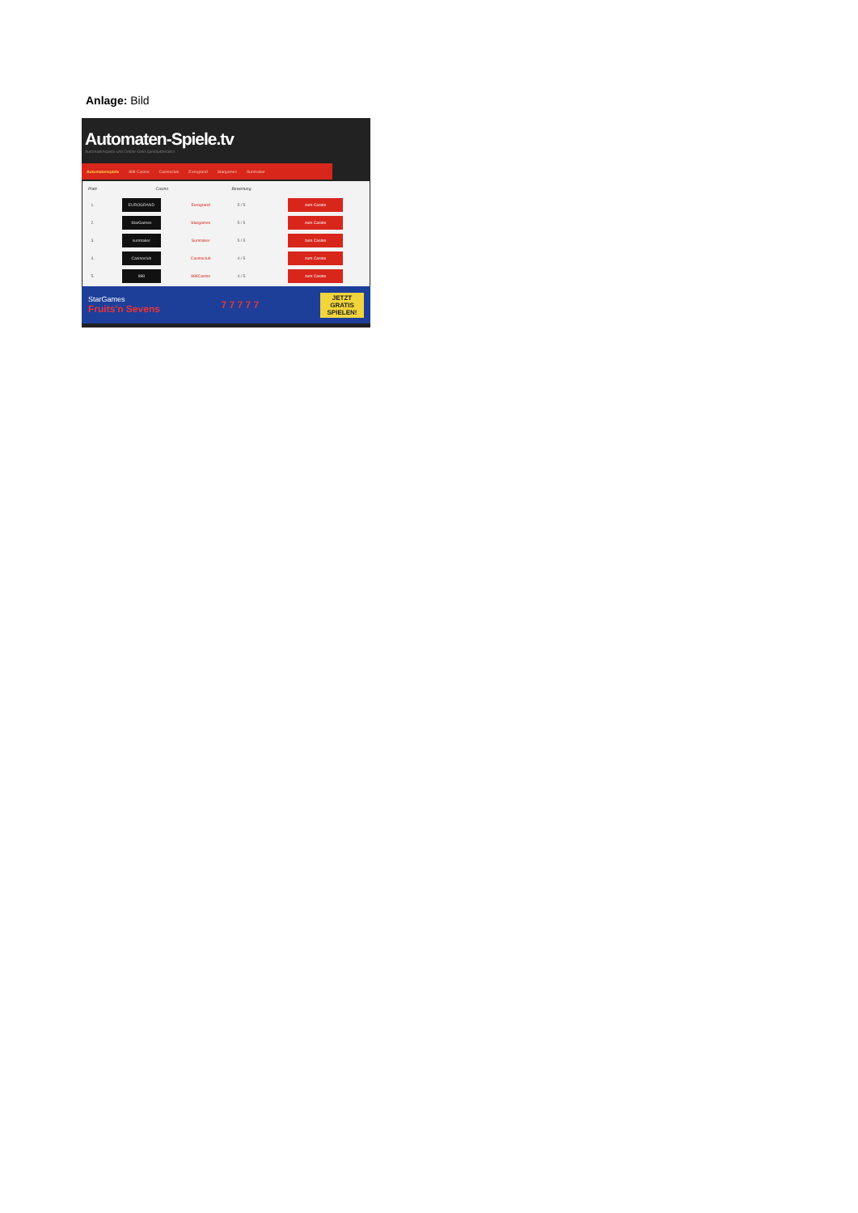Anlage: Bild
Automaten-Spiele.tv
Automatenspiele und Online Geld Spielautomaten
Automatenspiele 888 Casino Casinoclub Eurogrand Stargames Sunmaker
| Platz | Casino | | Bewertung | |
| --- | --- | --- | --- | --- |
| 1. | EUROGRAND | Eurogrand | 5 / 5 | zum Casino |
| 2. | StarGames | Stargames | 5 / 5 | zum Casino |
| 3. | sunmaker | Sunmaker | 5 / 5 | zum Casino |
| 4. | Casinoclub | Casinoclub | 4 / 5 | zum Casino |
| 5. | 888 | 888Casino | 4 / 5 | zum Casino |
StarGames
Fruits'n Sevens
7 7 7 7 7
JETZT
GRATIS
SPIELEN!